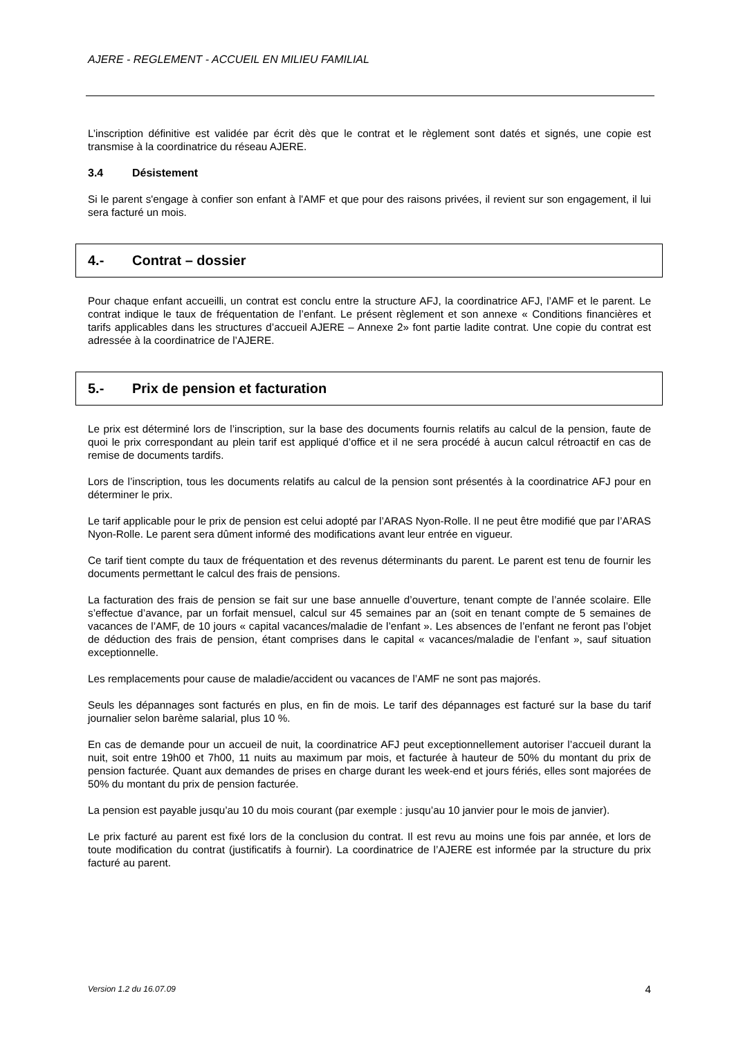AJERE - REGLEMENT - ACCUEIL EN MILIEU FAMILIAL
L’inscription définitive est validée par écrit dès que le contrat et le règlement sont datés et signés, une copie est transmise à la coordinatrice du réseau AJERE.
3.4 Désistement
Si le parent s'engage à confier son enfant à l'AMF et que pour des raisons privées, il revient sur son engagement, il lui sera facturé un mois.
4.- Contrat – dossier
Pour chaque enfant accueilli, un contrat est conclu entre la structure AFJ, la coordinatrice AFJ, l’AMF et le parent. Le contrat indique le taux de fréquentation de l’enfant. Le présent règlement et son annexe « Conditions financières et tarifs applicables dans les structures d’accueil AJERE – Annexe 2» font partie ladite contrat. Une copie du contrat est adressée à la coordinatrice de l’AJERE.
5.- Prix de pension et facturation
Le prix est déterminé lors de l’inscription, sur la base des documents fournis relatifs au calcul de la pension, faute de quoi le prix correspondant au plein tarif est appliqué d’office et il ne sera procédé à aucun calcul rétroactif en cas de remise de documents tardifs.
Lors de l’inscription, tous les documents relatifs au calcul de la pension sont présentés à la coordinatrice AFJ pour en déterminer le prix.
Le tarif applicable pour le prix de pension est celui adopté par l’ARAS Nyon-Rolle. Il ne peut être modifié que par l’ARAS Nyon-Rolle. Le parent sera dûment informé des modifications avant leur entrée en vigueur.
Ce tarif tient compte du taux de fréquentation et des revenus déterminants du parent. Le parent est tenu de fournir les documents permettant le calcul des frais de pensions.
La facturation des frais de pension se fait sur une base annuelle d’ouverture, tenant compte de l’année scolaire. Elle s’effectue d’avance, par un forfait mensuel, calcul sur 45 semaines par an (soit en tenant compte de 5 semaines de vacances de l’AMF, de 10 jours « capital vacances/maladie de l’enfant ». Les absences de l’enfant ne feront pas l’objet de déduction des frais de pension, étant comprises dans le capital « vacances/maladie de l’enfant », sauf situation exceptionnelle.
Les remplacements pour cause de maladie/accident ou vacances de l’AMF ne sont pas majorés.
Seuls les dépannages sont facturés en plus, en fin de mois. Le tarif des dépannages est facturé sur la base du tarif journalier selon barème salarial, plus 10 %.
En cas de demande pour un accueil de nuit, la coordinatrice AFJ peut exceptionnellement autoriser l’accueil durant la nuit, soit entre 19h00 et 7h00, 11 nuits au maximum par mois, et facturée à hauteur de 50% du montant du prix de pension facturée. Quant aux demandes de prises en charge durant les week-end et jours fériés, elles sont majorées de 50% du montant du prix de pension facturée.
La pension est payable jusqu’au 10 du mois courant (par exemple : jusqu’au 10 janvier pour le mois de janvier).
Le prix facturé au parent est fixé lors de la conclusion du contrat. Il est revu au moins une fois par année, et lors de toute modification du contrat (justificatifs à fournir). La coordinatrice de l’AJERE est informée par la structure du prix facturé au parent.
Version 1.2 du 16.07.09 4